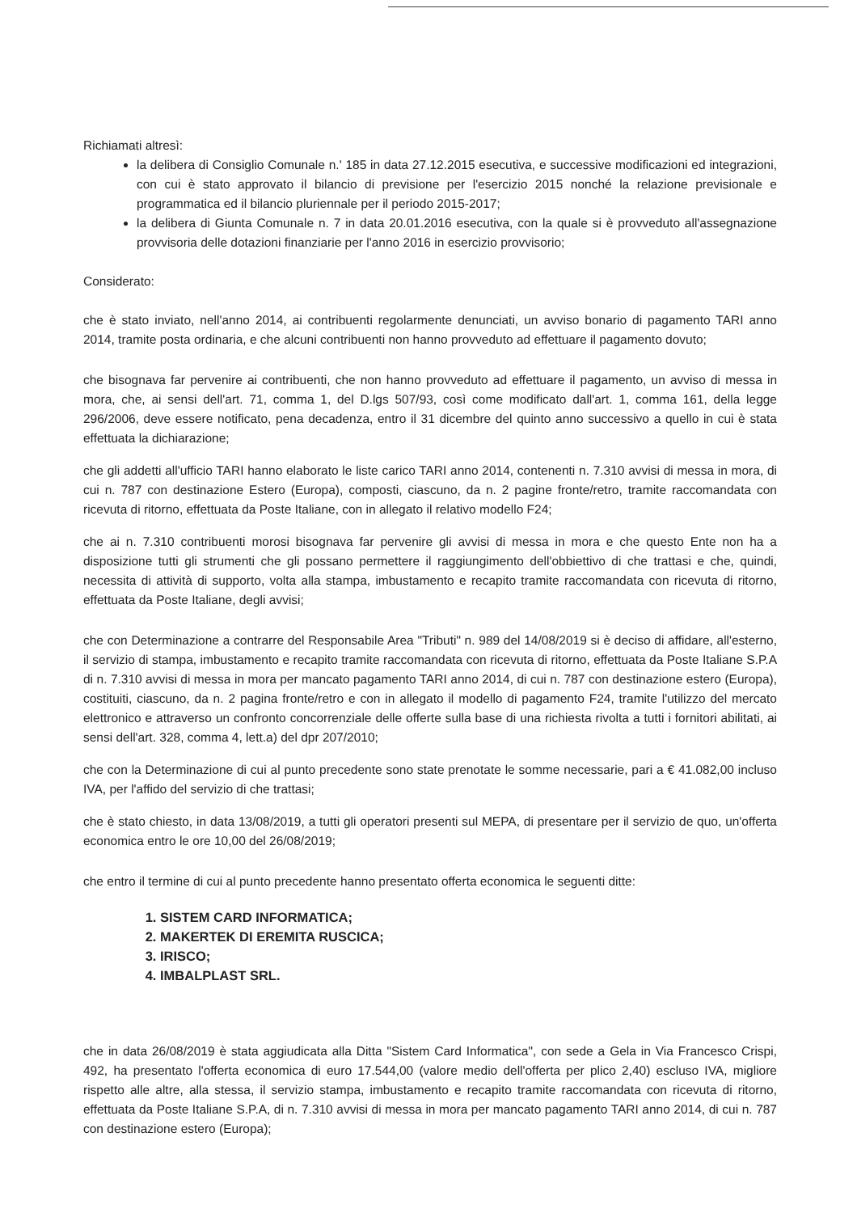Richiamati altresì:
la delibera di Consiglio Comunale n.' 185 in data 27.12.2015 esecutiva, e successive modificazioni ed integrazioni, con cui è stato approvato il bilancio di previsione per l'esercizio 2015 nonché la relazione previsionale e programmatica ed il bilancio pluriennale per il periodo 2015-2017;
la delibera di Giunta Comunale n. 7 in data 20.01.2016 esecutiva, con la quale si è provveduto all'assegnazione provvisoria delle dotazioni finanziarie per l'anno 2016 in esercizio provvisorio;
Considerato:
che è stato inviato, nell'anno 2014, ai contribuenti regolarmente denunciati, un avviso bonario di pagamento TARI anno 2014, tramite posta ordinaria, e che alcuni contribuenti non hanno provveduto ad effettuare il pagamento dovuto;
che bisognava far pervenire ai contribuenti, che non hanno provveduto ad effettuare il pagamento, un avviso di messa in mora, che, ai sensi dell'art. 71, comma 1, del D.lgs 507/93, così come modificato dall'art. 1, comma 161, della legge 296/2006, deve essere notificato, pena decadenza, entro il 31 dicembre del quinto anno successivo a quello in cui è stata effettuata la dichiarazione;
che gli addetti all'ufficio TARI hanno elaborato le liste carico TARI anno 2014, contenenti n. 7.310 avvisi di messa in mora, di cui n. 787 con destinazione Estero (Europa), composti, ciascuno, da n. 2 pagine fronte/retro, tramite raccomandata con ricevuta di ritorno, effettuata da Poste Italiane, con in allegato il relativo modello F24;
che ai n. 7.310 contribuenti morosi bisognava far pervenire gli avvisi di messa in mora e che questo Ente non ha a disposizione tutti gli strumenti che gli possano permettere il raggiungimento dell'obbiettivo di che trattasi e che, quindi, necessita di attività di supporto, volta alla stampa, imbustamento e recapito tramite raccomandata con ricevuta di ritorno, effettuata da Poste Italiane, degli avvisi;
che con Determinazione a contrarre del Responsabile Area "Tributi" n. 989 del 14/08/2019 si è deciso di affidare, all'esterno, il servizio di stampa, imbustamento e recapito tramite raccomandata con ricevuta di ritorno, effettuata da Poste Italiane S.P.A di n. 7.310 avvisi di messa in mora per mancato pagamento TARI anno 2014, di cui n. 787 con destinazione estero (Europa), costituiti, ciascuno, da n. 2 pagina fronte/retro e con in allegato il modello di pagamento F24, tramite l'utilizzo del mercato elettronico e attraverso un confronto concorrenziale delle offerte sulla base di una richiesta rivolta a tutti i fornitori abilitati, ai sensi dell'art. 328, comma 4, lett.a) del dpr 207/2010;
che con la Determinazione di cui al punto precedente sono state prenotate le somme necessarie, pari a € 41.082,00 incluso IVA, per l'affido del servizio di che trattasi;
che è stato chiesto, in data 13/08/2019, a tutti gli operatori presenti sul MEPA, di presentare per il servizio de quo, un'offerta economica entro le ore 10,00 del 26/08/2019;
che entro il termine di cui al punto precedente hanno presentato offerta economica le seguenti ditte:
1. SISTEM CARD INFORMATICA;
2. MAKERTEK DI EREMITA RUSCICA;
3. IRISCO;
4. IMBALPLAST SRL.
che in data 26/08/2019 è stata aggiudicata alla Ditta "Sistem Card Informatica", con sede a Gela in Via Francesco Crispi, 492, ha presentato l'offerta economica di euro 17.544,00 (valore medio dell'offerta per plico 2,40) escluso IVA, migliore rispetto alle altre, alla stessa, il servizio stampa, imbustamento e recapito tramite raccomandata con ricevuta di ritorno, effettuata da Poste Italiane S.P.A, di n. 7.310 avvisi di messa in mora per mancato pagamento TARI anno 2014, di cui n. 787 con destinazione estero (Europa);